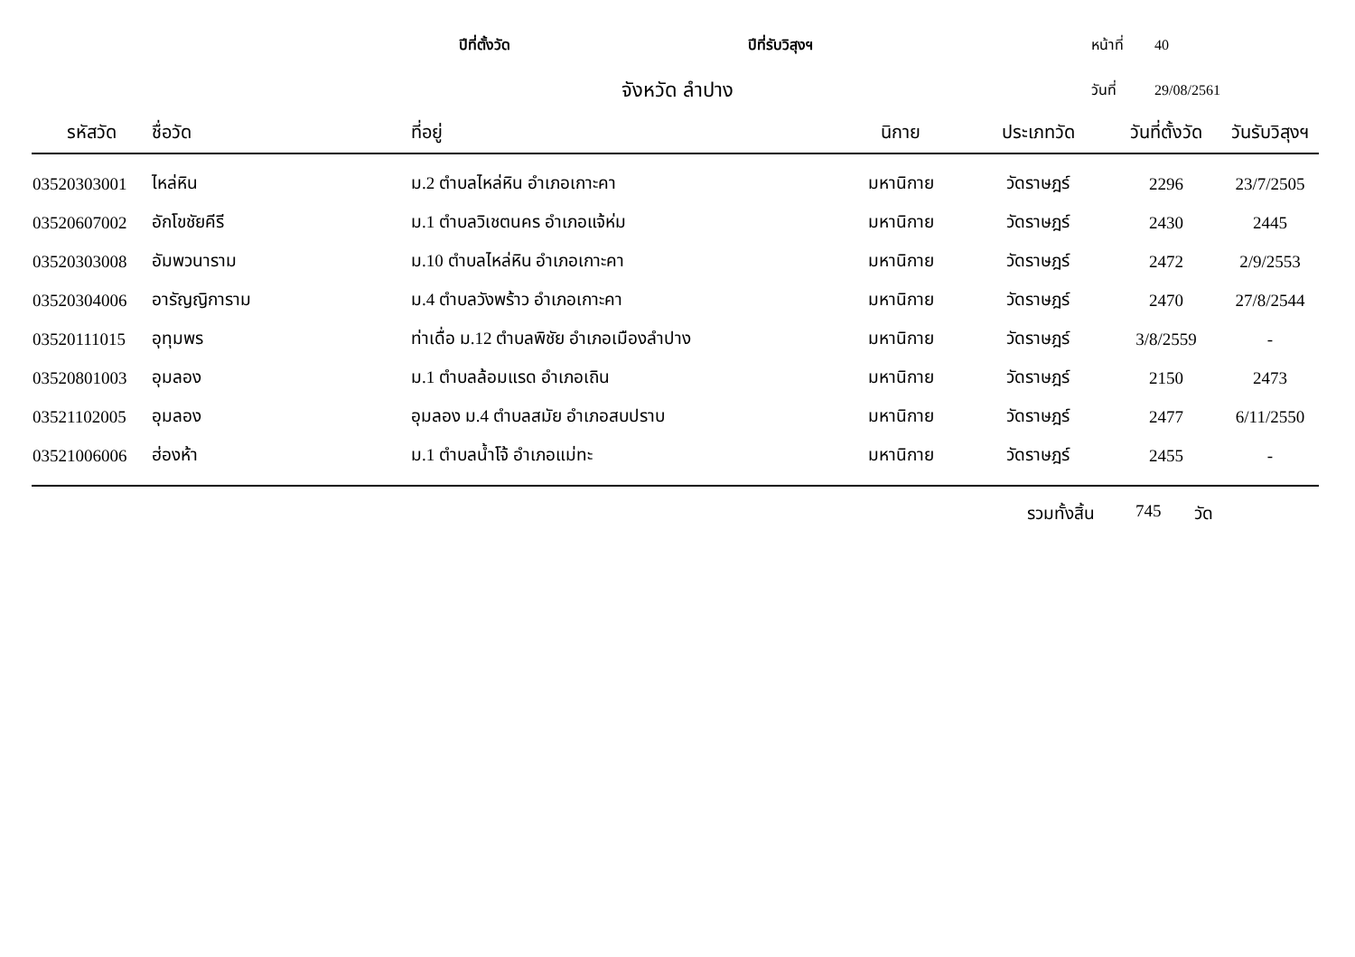ปีที่ตั้งวัด ปีที่รับวิสุงฯ หน้าที่ 40
จังหวัด ลำปาง วันที่ 29/08/2561
| รหัสวัด | ชื่อวัด | ที่อยู่ | นิกาย | ประเภทวัด | วันที่ตั้งวัด | วันรับวิสุงฯ |
| --- | --- | --- | --- | --- | --- | --- |
| 03520303001 | ไหล่หิน | ม.2 ตำบลไหล่หิน อำเภอเกาะคา | มหานิกาย | วัดราษฎร์ | 2296 | 23/7/2505 |
| 03520607002 | อักโขชัยคีรี | ม.1 ตำบลวิเชตนคร อำเภอแจ้ห่ม | มหานิกาย | วัดราษฎร์ | 2430 | 2445 |
| 03520303008 | อัมพวนาราม | ม.10 ตำบลไหล่หิน อำเภอเกาะคา | มหานิกาย | วัดราษฎร์ | 2472 | 2/9/2553 |
| 03520304006 | อารัญญิการาม | ม.4 ตำบลวังพร้าว อำเภอเกาะคา | มหานิกาย | วัดราษฎร์ | 2470 | 27/8/2544 |
| 03520111015 | อุทุมพร | ท่าเดื่อ ม.12 ตำบลพิชัย อำเภอเมืองลำปาง | มหานิกาย | วัดราษฎร์ | 3/8/2559 | - |
| 03520801003 | อุมลอง | ม.1 ตำบลล้อมแรด อำเภอเถิน | มหานิกาย | วัดราษฎร์ | 2150 | 2473 |
| 03521102005 | อุมลอง | อุมลอง ม.4 ตำบลสมัย อำเภอสบปราบ | มหานิกาย | วัดราษฎร์ | 2477 | 6/11/2550 |
| 03521006006 | ฮ่องห้า | ม.1 ตำบลน้ำโจ้ อำเภอแม่ทะ | มหานิกาย | วัดราษฎร์ | 2455 | - |
รวมทั้งสิ้น 745 วัด